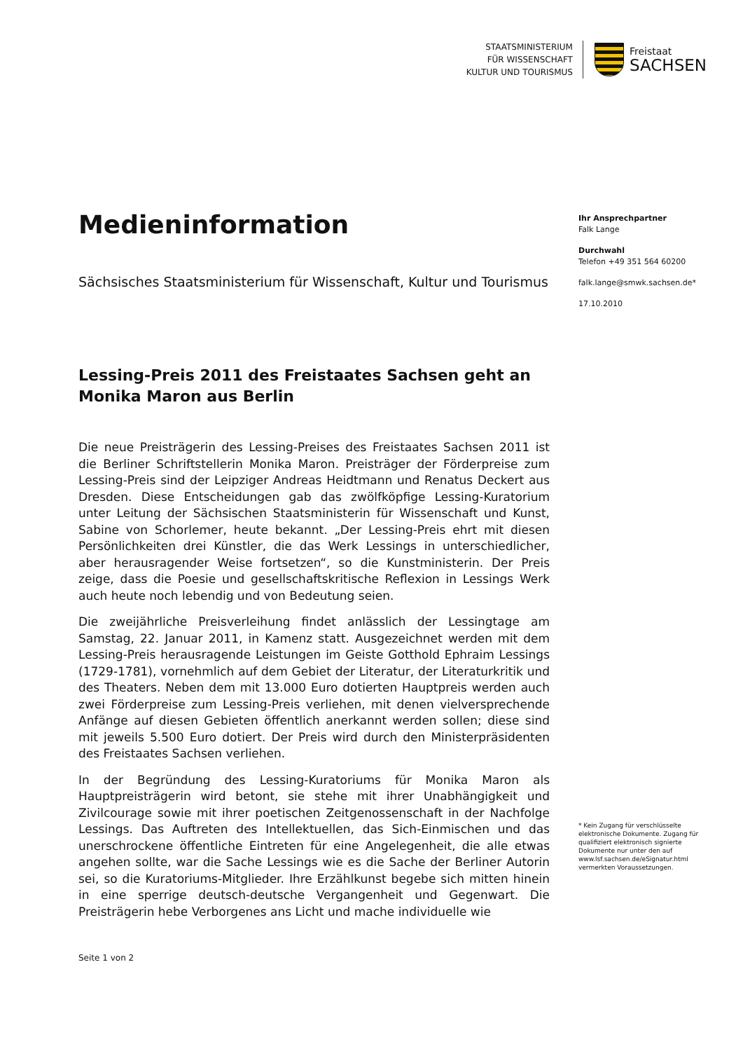STAATSMINISTERIUM
FÜR WISSENSCHAFT
KULTUR UND TOURISMUS
Freistaat
SACHSEN
Medieninformation
Sächsisches Staatsministerium für Wissenschaft, Kultur und Tourismus
Lessing-Preis 2011 des Freistaates Sachsen geht an Monika Maron aus Berlin
Die neue Preisträgerin des Lessing-Preises des Freistaates Sachsen 2011 ist die Berliner Schriftstellerin Monika Maron. Preisträger der Förderpreise zum Lessing-Preis sind der Leipziger Andreas Heidtmann und Renatus Deckert aus Dresden. Diese Entscheidungen gab das zwölfköpfige Lessing-Kuratorium unter Leitung der Sächsischen Staatsministerin für Wissenschaft und Kunst, Sabine von Schorlemer, heute bekannt. „Der Lessing-Preis ehrt mit diesen Persönlichkeiten drei Künstler, die das Werk Lessings in unterschiedlicher, aber herausragender Weise fortsetzen“, so die Kunstministerin. Der Preis zeige, dass die Poesie und gesellschaftskritische Reflexion in Lessings Werk auch heute noch lebendig und von Bedeutung seien.
Die zweijährliche Preisverleihung findet anlässlich der Lessingtage am Samstag, 22. Januar 2011, in Kamenz statt. Ausgezeichnet werden mit dem Lessing-Preis herausragende Leistungen im Geiste Gotthold Ephraim Lessings (1729-1781), vornehmlich auf dem Gebiet der Literatur, der Literaturkritik und des Theaters. Neben dem mit 13.000 Euro dotierten Hauptpreis werden auch zwei Förderpreise zum Lessing-Preis verliehen, mit denen vielversprechende Anfänge auf diesen Gebieten öffentlich anerkannt werden sollen; diese sind mit jeweils 5.500 Euro dotiert. Der Preis wird durch den Ministerpräsidenten des Freistaates Sachsen verliehen.
In der Begründung des Lessing-Kuratoriums für Monika Maron als Hauptpreisträgerin wird betont, sie stehe mit ihrer Unabhängigkeit und Zivilcourage sowie mit ihrer poetischen Zeitgenossenschaft in der Nachfolge Lessings. Das Auftreten des Intellektuellen, das Sich-Einmischen und das unerschrockene öffentliche Eintreten für eine Angelegenheit, die alle etwas angehen sollte, war die Sache Lessings wie es die Sache der Berliner Autorin sei, so die Kuratoriums-Mitglieder. Ihre Erzählkunst begebe sich mitten hinein in eine sperrige deutsch-deutsche Vergangenheit und Gegenwart. Die Preisträgerin hebe Verborgenes ans Licht und mache individuelle wie
Ihr Ansprechpartner
Falk Lange
Durchwahl
Telefon +49 351 564 60200
falk.lange@smwk.sachsen.de*
17.10.2010
* Kein Zugang für verschlüsselte elektronische Dokumente. Zugang für qualifiziert elektronisch signierte Dokumente nur unter den auf www.lsf.sachsen.de/eSignatur.html vermerkten Voraussetzungen.
Seite 1 von 2